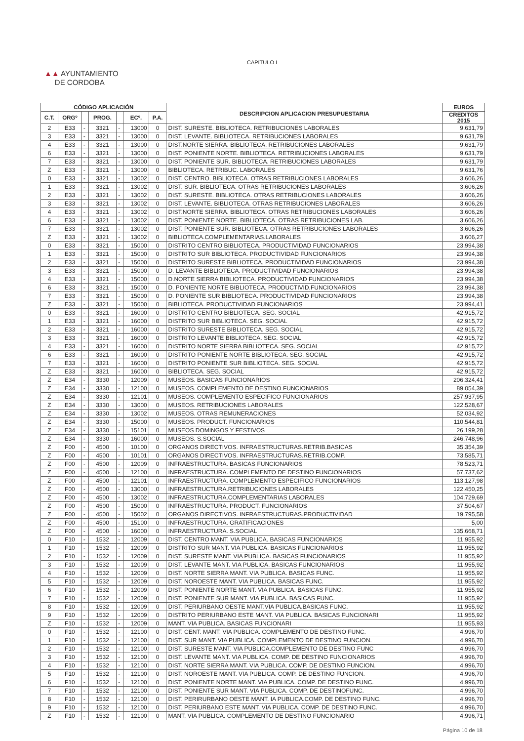CAPITULO I
▲▲ AYUNTAMIENTO
DE CORDOBA
| CÓDIGO APLICACIÓN | | | | | | | DESCRIPCION APLICACION PRESUPUESTARIA | EUROS |
| --- | --- | --- | --- | --- | --- | --- | --- | --- |
| C.T. | ORGº | | PROG. | | ECº. | P.A. | | CREDITOS 2015 |
| 2 | E33 | - | 3321 | - | 13000 | 0 | DIST. SURESTE. BIBLIOTECA. RETRIBUCIONES LABORALES | 9.631,79 |
| 3 | E33 | - | 3321 | - | 13000 | 0 | DIST. LEVANTE. BIBLIOTECA. RETRIBUCIONES LABORALES | 9.631,79 |
| 4 | E33 | - | 3321 | - | 13000 | 0 | DIST.NORTE SIERRA. BIBLIOTECA. RETRIBUCIONES LABORALES | 9.631,79 |
| 6 | E33 | - | 3321 | - | 13000 | 0 | DIST. PONIENTE NORTE. BIBLIOTECA. RETRIBUCIONES LABORALES | 9.631,79 |
| 7 | E33 | - | 3321 | - | 13000 | 0 | DIST. PONIENTE SUR. BIBLIOTECA. RETRIBUCIONES LABORALES | 9.631,79 |
| Z | E33 | - | 3321 | - | 13000 | 0 | BIBLIOTECA. RETRIBUC. LABORALES | 9.631,76 |
| 0 | E33 | - | 3321 | - | 13002 | 0 | DIST. CENTRO. BIBLIOTECA. OTRAS RETRIBUCIONES LABORALES | 3.606,26 |
| 1 | E33 | - | 3321 | - | 13002 | 0 | DIST. SUR. BIBLIOTECA. OTRAS RETRIBUCIONES LABORALES | 3.606,26 |
| 2 | E33 | - | 3321 | - | 13002 | 0 | DIST. SURESTE. BIBLIOTECA. OTRAS RETRIBUCIONES LABORALES | 3.606,26 |
| 3 | E33 | - | 3321 | - | 13002 | 0 | DIST. LEVANTE. BIBLIOTECA. OTRAS RETRIBUCIONES LABORALES | 3.606,26 |
| 4 | E33 | - | 3321 | - | 13002 | 0 | DIST.NORTE SIERRA. BIBLIOTECA. OTRAS RETRIBUCIONES LABORALES | 3.606,26 |
| 6 | E33 | - | 3321 | - | 13002 | 0 | DIST. PONIENTE NORTE. BIBLIOTECA. OTRAS RETRIBUCIONES LAB. | 3.606,26 |
| 7 | E33 | - | 3321 | - | 13002 | 0 | DIST. PONIENTE SUR. BIBLIOTECA. OTRAS RETRIBUCIONES LABORALES | 3.606,26 |
| Z | E33 | - | 3321 | - | 13002 | 0 | BIBLIOTECA.COMPLEMENTARIAS.LABORALES | 3.606,27 |
| 0 | E33 | - | 3321 | - | 15000 | 0 | DISTRITO CENTRO BIBLIOTECA. PRODUCTIVIDAD FUNCIONARIOS | 23.994,38 |
| 1 | E33 | - | 3321 | - | 15000 | 0 | DISTRITO SUR BIBLIOTECA. PRODUCTIVIDAD FUNCIONARIOS | 23.994,38 |
| 2 | E33 | - | 3321 | - | 15000 | 0 | DISTRITO SURESTE BIBLIOTECA. PRODUCTIVIDAD FUNCIONARIOS | 23.994,38 |
| 3 | E33 | - | 3321 | - | 15000 | 0 | D. LEVANTE BIBLIOTECA. PRODUCTIVIDAD FUNCIONARIOS | 23.994,38 |
| 4 | E33 | - | 3321 | - | 15000 | 0 | D.NORTE SIERRA BIBLIOTECA. PRODUCTIVIDAD FUNCIONARIOS | 23.994,38 |
| 6 | E33 | - | 3321 | - | 15000 | 0 | D. PONIENTE NORTE BIBLIOTECA. PRODUCTIVID.FUNCIONARIOS | 23.994,38 |
| 7 | E33 | - | 3321 | - | 15000 | 0 | D. PONIENTE SUR BIBLIOTECA. PRODUCTIVIDAD FUNCIONARIOS | 23.994,38 |
| Z | E33 | - | 3321 | - | 15000 | 0 | BIBLIOTECA. PRODUCTIVIDAD FUNCIONARIOS | 23.994,41 |
| 0 | E33 | - | 3321 | - | 16000 | 0 | DISTRITO CENTRO BIBLIOTECA. SEG. SOCIAL | 42.915,72 |
| 1 | E33 | - | 3321 | - | 16000 | 0 | DISTRITO SUR BIBLIOTECA. SEG. SOCIAL | 42.915,72 |
| 2 | E33 | - | 3321 | - | 16000 | 0 | DISTRITO SURESTE BIBLIOTECA. SEG. SOCIAL | 42.915,72 |
| 3 | E33 | - | 3321 | - | 16000 | 0 | DISTRITO LEVANTE BIBLIOTECA. SEG. SOCIAL | 42.915,72 |
| 4 | E33 | - | 3321 | - | 16000 | 0 | DISTRITO NORTE SIERRA BIBLIOTECA. SEG. SOCIAL | 42.915,72 |
| 6 | E33 | - | 3321 | - | 16000 | 0 | DISTRITO PONIENTE NORTE BIBLIOTECA. SEG. SOCIAL | 42.915,72 |
| 7 | E33 | - | 3321 | - | 16000 | 0 | DISTRITO PONIENTE SUR BIBLIOTECA. SEG. SOCIAL | 42.915,72 |
| Z | E33 | - | 3321 | - | 16000 | 0 | BIBLIOTECA. SEG. SOCIAL | 42.915,72 |
| Z | E34 | - | 3330 | - | 12009 | 0 | MUSEOS. BASICAS FUNCIONARIOS | 206.324,41 |
| Z | E34 | - | 3330 | - | 12100 | 0 | MUSEOS. COMPLEMENTO DE DESTINO FUNCIONARIOS | 89.054,39 |
| Z | E34 | - | 3330 | - | 12101 | 0 | MUSEOS. COMPLEMENTO ESPECIFICO FUNCIONARIOS | 257.937,95 |
| Z | E34 | - | 3330 | - | 13000 | 0 | MUSEOS. RETRIBUCIONES LABORALES | 122.528,67 |
| Z | E34 | - | 3330 | - | 13002 | 0 | MUSEOS. OTRAS REMUNERACIONES | 52.034,92 |
| Z | E34 | - | 3330 | - | 15000 | 0 | MUSEOS. PRODUCT. FUNCIONARIOS | 110.544,81 |
| Z | E34 | - | 3330 | - | 15101 | 0 | MUSEOS DOMINGOS Y FESTIVOS | 26.199,28 |
| Z | E34 | - | 3330 | - | 16000 | 0 | MUSEOS. S.SOCIAL | 246.748,96 |
| Z | F00 | - | 4500 | - | 10100 | 0 | ORGANOS DIRECTIVOS. INFRAESTRUCTURAS.RETRIB.BASICAS | 35.354,39 |
| Z | F00 | - | 4500 | - | 10101 | 0 | ORGANOS DIRECTIVOS. INFRAESTRUCTURAS.RETRIB.COMP. | 73.585,71 |
| Z | F00 | - | 4500 | - | 12009 | 0 | INFRAESTRUCTURA. BASICAS FUNCIONARIOS | 78.523,71 |
| Z | F00 | - | 4500 | - | 12100 | 0 | INFRAESTRUCTURA. COMPLEMENTO DE DESTINO FUNCIONARIOS | 57.737,62 |
| Z | F00 | - | 4500 | - | 12101 | 0 | INFRAESTRUCTURA. COMPLEMENTO ESPECIFICO FUNCIONARIOS | 113.127,98 |
| Z | F00 | - | 4500 | - | 13000 | 0 | INFRAESTRUCTURA.RETRIBUCIONES LABORALES | 122.450,25 |
| Z | F00 | - | 4500 | - | 13002 | 0 | INFRAESTRUCTURA.COMPLEMENTARIAS LABORALES | 104.729,69 |
| Z | F00 | - | 4500 | - | 15000 | 0 | INFRAESTRUCTURA. PRODUCT. FUNCIONARIOS | 37.504,67 |
| Z | F00 | - | 4500 | - | 15002 | 0 | ORGANOS DIRECTIVOS. INFRAESTRUCTURAS.PRODUCTIVIDAD | 19.795,58 |
| Z | F00 | - | 4500 | - | 15100 | 0 | INFRAESTRUCTURA. GRATIFICACIONES | 5,00 |
| Z | F00 | - | 4500 | - | 16000 | 0 | INFRAESTRUCTURA. S.SOCIAL | 135.668,71 |
| 0 | F10 | - | 1532 | - | 12009 | 0 | DIST. CENTRO MANT. VIA PUBLICA. BASICAS FUNCIONARIOS | 11.955,92 |
| 1 | F10 | - | 1532 | - | 12009 | 0 | DISTRITO SUR MANT. VIA PUBLICA. BASICAS FUNCIONARIOS | 11.955,92 |
| 2 | F10 | - | 1532 | - | 12009 | 0 | DIST. SURESTE MANT. VIA PUBLICA. BASICAS FUNCIONARIOS | 11.955,92 |
| 3 | F10 | - | 1532 | - | 12009 | 0 | DIST. LEVANTE MANT. VIA PUBLICA. BASICAS FUNCIONARIOS | 11.955,92 |
| 4 | F10 | - | 1532 | - | 12009 | 0 | DIST. NORTE SIERRA MANT. VIA PUBLICA. BASICAS FUNC. | 11.955,92 |
| 5 | F10 | - | 1532 | - | 12009 | 0 | DIST. NOROESTE MANT. VIA PUBLICA. BASICAS FUNC. | 11.955,92 |
| 6 | F10 | - | 1532 | - | 12009 | 0 | DIST. PONIENTE NORTE MANT. VIA PUBLICA. BASICAS FUNC. | 11.955,92 |
| 7 | F10 | - | 1532 | - | 12009 | 0 | DIST. PONIENTE SUR MANT. VIA PUBLICA. BASICAS FUNC. | 11.955,92 |
| 8 | F10 | - | 1532 | - | 12009 | 0 | DIST. PERIURBANO OESTE MANT.VIA PUBLICA.BASICAS FUNC. | 11.955,92 |
| 9 | F10 | - | 1532 | - | 12009 | 0 | DISTRITO PERIURBANO ESTE MANT. VIA PUBLICA. BASICAS FUNCIONARI | 11.955,92 |
| Z | F10 | - | 1532 | - | 12009 | 0 | MANT. VIA PUBLICA. BASICAS FUNCIONARI | 11.955,93 |
| 0 | F10 | - | 1532 | - | 12100 | 0 | DIST. CENT. MANT. VIA PUBLICA. COMPLEMENTO DE DESTINO FUNC. | 4.996,70 |
| 1 | F10 | - | 1532 | - | 12100 | 0 | DIST. SUR MANT. VIA PUBLICA. COMPLEMENTO DE DESTINO FUNCION. | 4.996,70 |
| 2 | F10 | - | 1532 | - | 12100 | 0 | DIST. SURESTE MANT. VIA PUBLICA.COMPLEMENTO DE DESTINO FUNC | 4.996,70 |
| 3 | F10 | - | 1532 | - | 12100 | 0 | DIST. LEVANTE MANT. VIA PUBLICA. COMP. DE DESTINO FUNCIONARIOS | 4.996,70 |
| 4 | F10 | - | 1532 | - | 12100 | 0 | DIST. NORTE SIERRA MANT. VIA PUBLICA. COMP. DE DESTINO FUNCION. | 4.996,70 |
| 5 | F10 | - | 1532 | - | 12100 | 0 | DIST. NOROESTE MANT. VIA PUBLICA. COMP. DE DESTINO FUNCION. | 4.996,70 |
| 6 | F10 | - | 1532 | - | 12100 | 0 | DIST. PONIENTE NORTE MANT. VIA PUBLICA. COMP. DE DESTINO FUNC. | 4.996,70 |
| 7 | F10 | - | 1532 | - | 12100 | 0 | DIST. PONIENTE SUR MANT. VIA PUBLICA. COMP. DE DESTINOFUNC. | 4.996,70 |
| 8 | F10 | - | 1532 | - | 12100 | 0 | DIST. PERIRURBANO OESTE MANT. IA PUBLICA.COMP. DE DESTINO FUNC. | 4.996,70 |
| 9 | F10 | - | 1532 | - | 12100 | 0 | DIST. PERIURBANO ESTE MANT. VIA PUBLICA. COMP. DE DESTINO FUNC. | 4.996,70 |
| Z | F10 | - | 1532 | - | 12100 | 0 | MANT. VIA PUBLICA. COMPLEMENTO DE DESTINO FUNCIONARIO | 4.996,71 |
Página 10 de 18